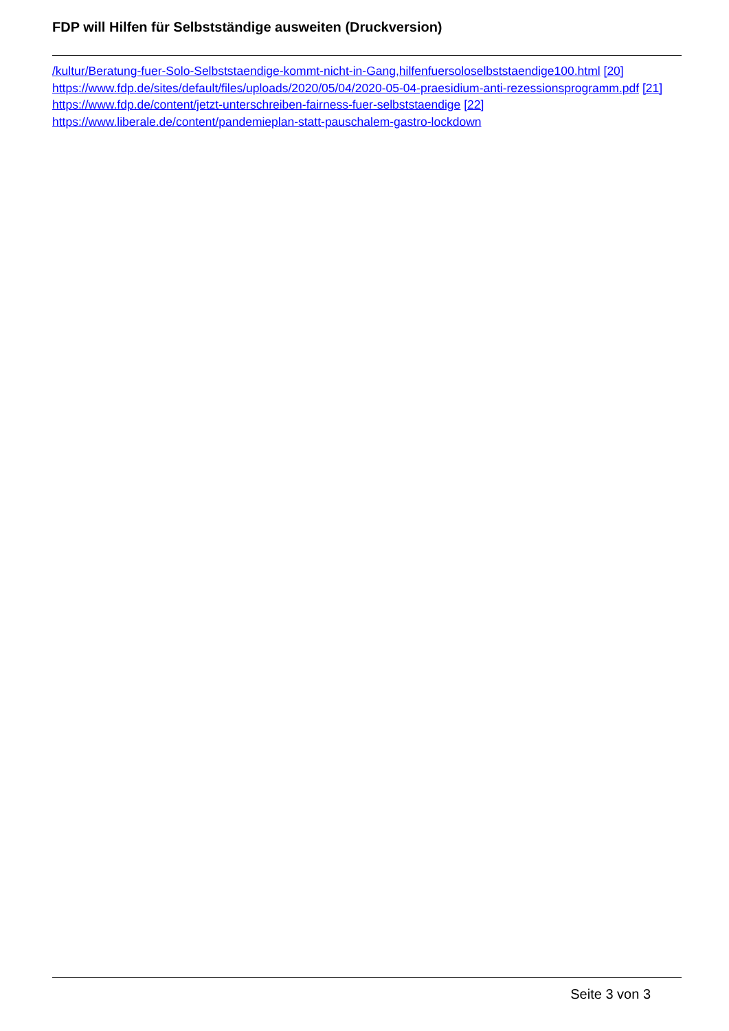FDP will Hilfen für Selbstständige ausweiten (Druckversion)
/kultur/Beratung-fuer-Solo-Selbststaendige-kommt-nicht-in-Gang,hilfenfuersoloselbststaendige100.html [20] https://www.fdp.de/sites/default/files/uploads/2020/05/04/2020-05-04-praesidium-anti-rezessionsprogramm.pdf [21] https://www.fdp.de/content/jetzt-unterschreiben-fairness-fuer-selbststaendige [22] https://www.liberale.de/content/pandemieplan-statt-pauschalem-gastro-lockdown
Seite 3 von 3